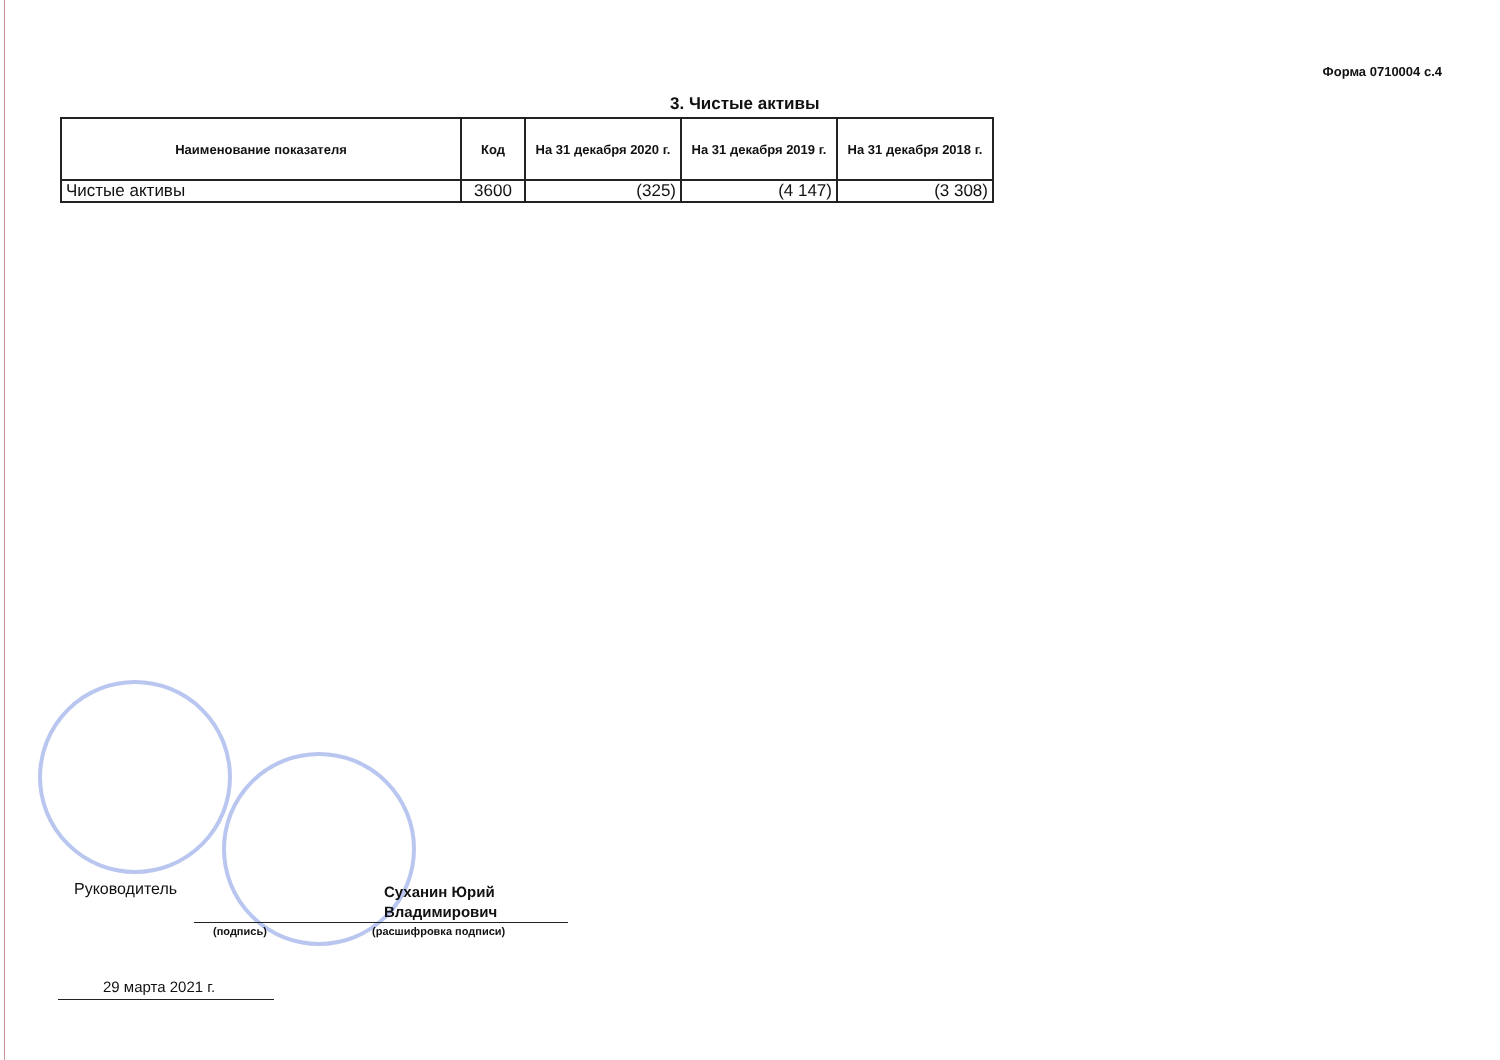Форма 0710004 с.4
3. Чистые активы
| Наименование показателя | Код | На 31 декабря 2020 г. | На 31 декабря 2019 г. | На 31 декабря 2018 г. |
| --- | --- | --- | --- | --- |
| Чистые активы | 3600 | (325) | (4 147) | (3 308) |
Руководитель
(подпись) (расшифровка подписи)
Суханин Юрий
Владимирович
29 марта 2021 г.